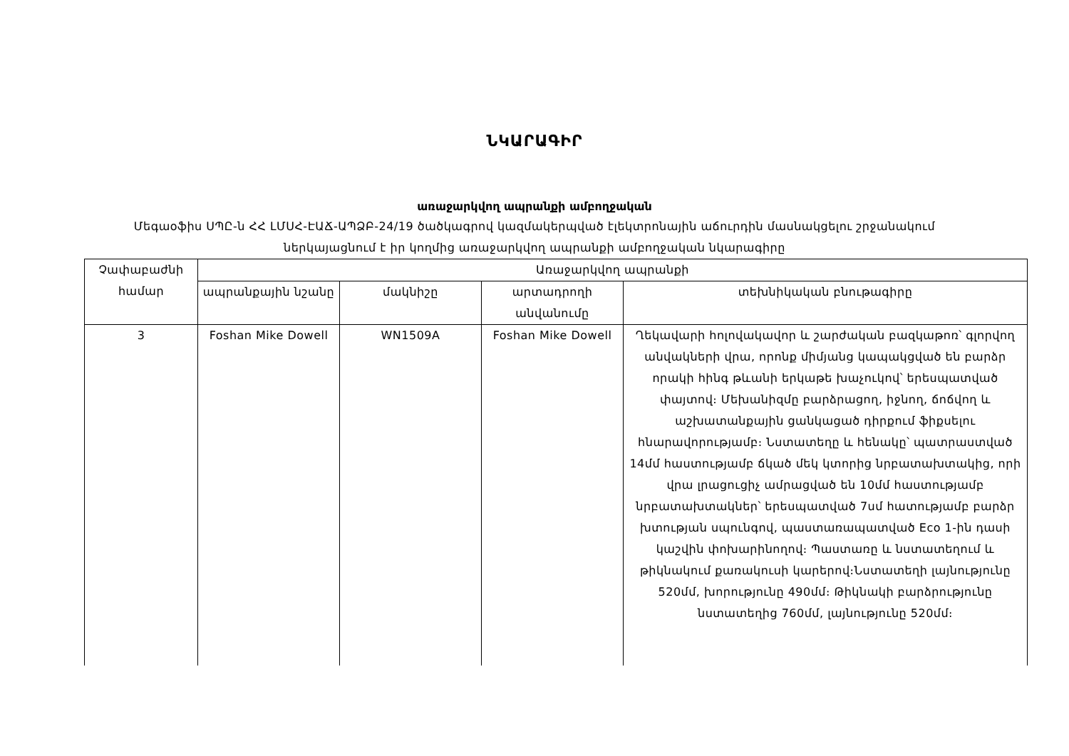ՆԿԱՐԱԳԻՐ
առաջարկվող ապրանքի ամբողջական
Մեգաօֆիս ՍՊԸ-ն ՀՀ ԼՄՍՀ-ԷԱՃ-ԱՊՁԲ-24/19 ծածկագրով կազմակերպված էլեկտրոնային աճուրդին մասնակցելու շրջանակում
ներկայացնում է իր կողմից առաջարկվող ապրանքի ամբողջական նկարագիրը
| Չափաբաժնի համար | Առաջարկվող ապրանքի | | | |
| --- | --- | --- | --- | --- |
| | ապրանքային նշանը | մակնիշը | արտադրողի անվանումը | տեխնիկական բնութագիրը |
| 3 | Foshan Mike Dowell | WN1509A | Foshan Mike Dowell | Ղեկավարի հոլովակավոր և շարժական բազկաթոռ՝ գլորվող անվակների վրա, որոնք միմյանց կապակցված են բարձր որակի հինգ թևանի երկաթե խաչուկով՝ երեսպատված փայտով։ Մեխանիզմը բարձրացող, իջնող, ճոճվող և աշխատանքային ցանկացած դիրքում ֆիքսելու հնարավորությամբ։ Նստատեղը և հենակը՝ պատրաստված 14մմ հաստությամբ ճկած մեկ կտորից նրբատախտակից, որի վրա լրացուցիչ ամրացված են 10մմ հաստությամբ նրբատախտակներ՝ երեսպատված 7սմ հատությամբ բարձր խտության սպունգով, պաստառապատված Eco 1-ին դասի կաշվին փոխարինողով։ Պաստառը և նստատեղում և թիկնակում քառակուսի կարերով։Նստատեղի լայնությունը 520մմ, խորությունը 490մմ։ Թիկնակի բարձրությունը նստատեղից 760մմ, լայնությունը 520մմ։ |